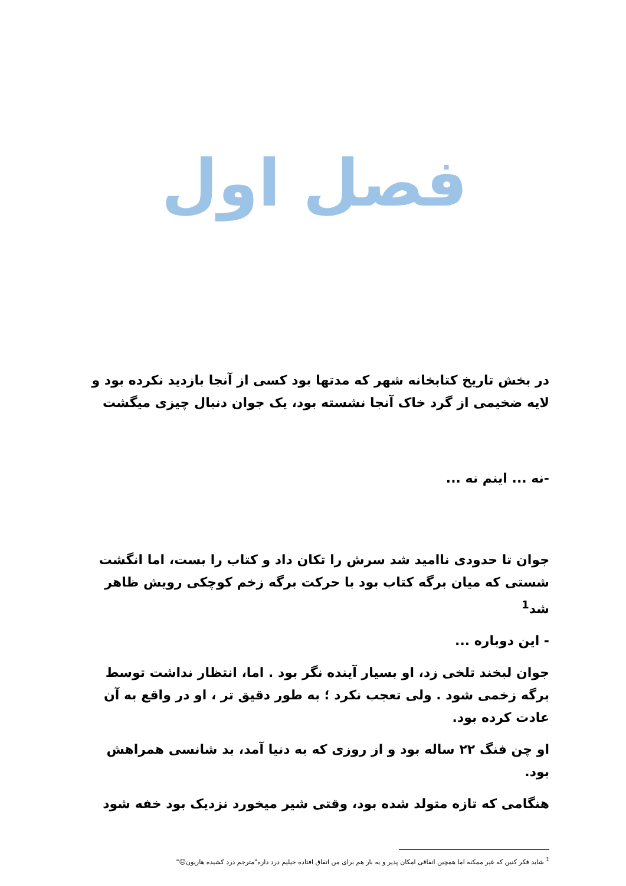فصل اول
در بخش تاریخ کتابخانه شهر که مدتها بود کسی از آنجا بازدید نکرده بود و لایه ضخیمی از گرد خاک آنجا نشسته بود، یک جوان دنبال چیزی میگشت
-نه ... اینم نه ...
جوان تا حدودی ناامید شد سرش را تکان داد و کتاب را بست، اما انگشت شستی که میان برگه کتاب بود با حرکت برگه زخم کوچکی رویش ظاهر شد<sup>1</sup>
- این دوباره ...
جوان لبخند تلخی زد، او بسیار آینده نگر بود . اما، انتظار نداشت توسط برگه زخمی شود . ولی تعجب نکرد ؛ به طور دقیق تر ، او در واقع به آن عادت کرده بود.
او چن فنگ ۲۲ ساله بود و از روزی که به دنیا آمد، بد شانسی همراهش بود.
هنگامی که تازه متولد شده بود، وقتی شیر میخورد نزدیک بود خفه شود
<sup>1</sup> شاید فکر کنین که غیر ممکنه اما همچین اتفاقی امکان پذیر و یه بار هم برای من اتفاق افتاده خیلیم درد داره"مترجم درد کشیده هاریون☹"